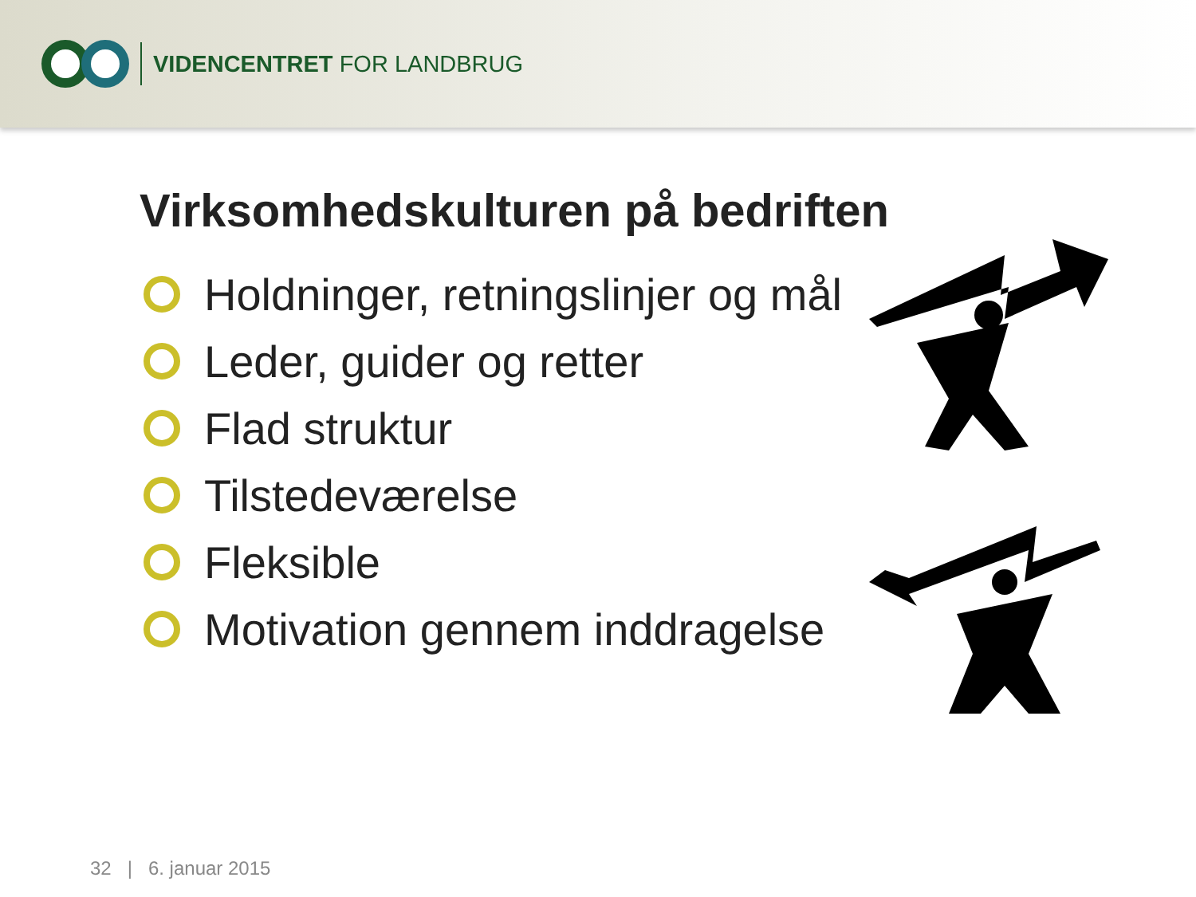VIDENCENTRET FOR LANDBRUG
Virksomhedskulturen på bedriften
Holdninger, retningslinjer og mål
Leder, guider og retter
Flad struktur
Tilstedeværelse
Fleksible
Motivation gennem inddragelse
32 | 6. januar 2015